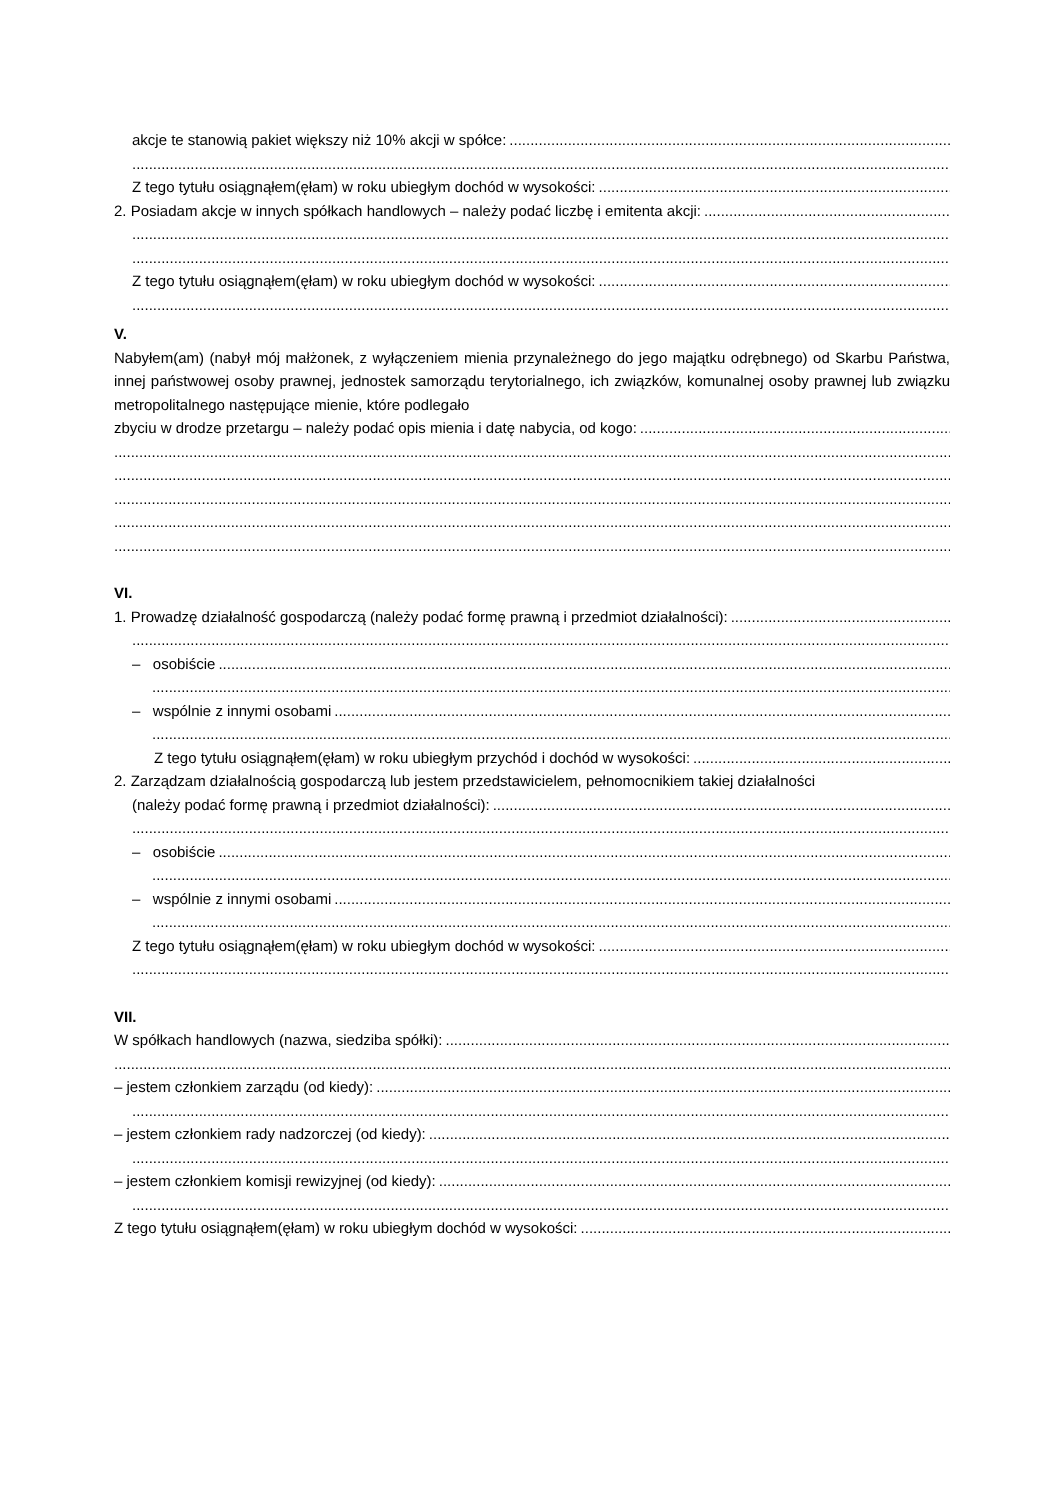akcje te stanowią pakiet większy niż 10% akcji w spółce:
Z tego tytułu osiągnąłem(ęłam) w roku ubiegłym dochód w wysokości:
2. Posiadam akcje w innych spółkach handlowych – należy podać liczbę i emitenta akcji:
Z tego tytułu osiągnąłem(ęłam) w roku ubiegłym dochód w wysokości:
V.
Nabyłem(am) (nabył mój małżonek, z wyłączeniem mienia przynależnego do jego majątku odrębnego) od Skarbu Państwa, innej państwowej osoby prawnej, jednostek samorządu terytorialnego, ich związków, komunalnej osoby prawnej lub związku metropolitalnego następujące mienie, które podlegało
zbyciu w drodze przetargu – należy podać opis mienia i datę nabycia, od kogo:
VI.
1. Prowadzę działalność gospodarczą (należy podać formę prawną i przedmiot działalności):
– osobiście
– wspólnie z innymi osobami
Z tego tytułu osiągnąłem(ęłam) w roku ubiegłym przychód i dochód w wysokości:
2. Zarządzam działalnością gospodarczą lub jestem przedstawicielem, pełnomocnikiem takiej działalności
(należy podać formę prawną i przedmiot działalności):
– osobiście
– wspólnie z innymi osobami
Z tego tytułu osiągnąłem(ęłam) w roku ubiegłym dochód w wysokości:
VII.
W spółkach handlowych (nazwa, siedziba spółki):
– jestem członkiem zarządu (od kiedy):
– jestem członkiem rady nadzorczej (od kiedy):
– jestem członkiem komisji rewizyjnej (od kiedy):
Z tego tytułu osiągnąłem(ęłam) w roku ubiegłym dochód w wysokości: